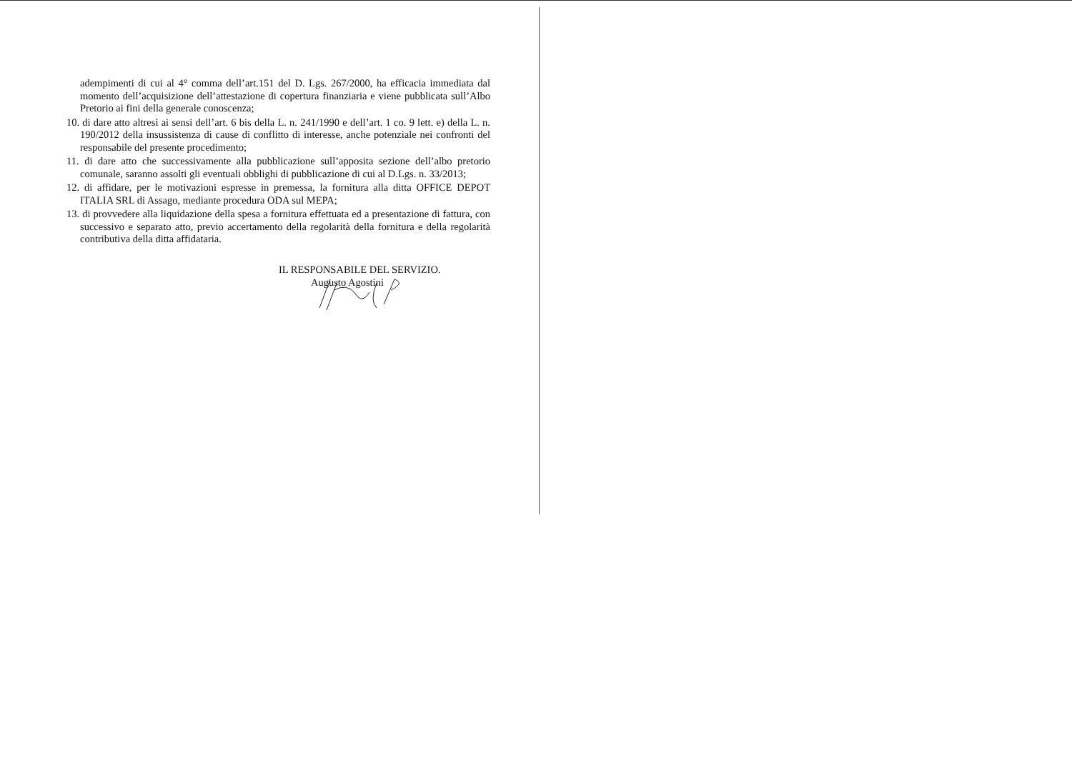adempimenti di cui al 4° comma dell’art.151 del D. Lgs. 267/2000, ha efficacia immediata dal momento dell’acquisizione dell’attestazione di copertura finanziaria e viene pubblicata sull’Albo Pretorio ai fini della generale conoscenza;
10. di dare atto altresì ai sensi dell’art. 6 bis della L. n. 241/1990 e dell’art. 1 co. 9 lett. e) della L. n. 190/2012 della insussistenza di cause di conflitto di interesse, anche potenziale nei confronti del responsabile del presente procedimento;
11. di dare atto che successivamente alla pubblicazione sull’apposita sezione dell’albo pretorio comunale, saranno assolti gli eventuali obblighi di pubblicazione di cui al D.Lgs. n. 33/2013;
12. di affidare, per le motivazioni espresse in premessa, la fornitura alla ditta OFFICE DEPOT ITALIA SRL di Assago, mediante procedura ODA sul MEPA;
13. di provvedere alla liquidazione della spesa a fornitura effettuata ed a presentazione di fattura, con successivo e separato atto, previo accertamento della regolarità della fornitura e della regolarità contributiva della ditta affidataria.
IL RESPONSABILE DEL SERVIZIO.
Augusto Agostini